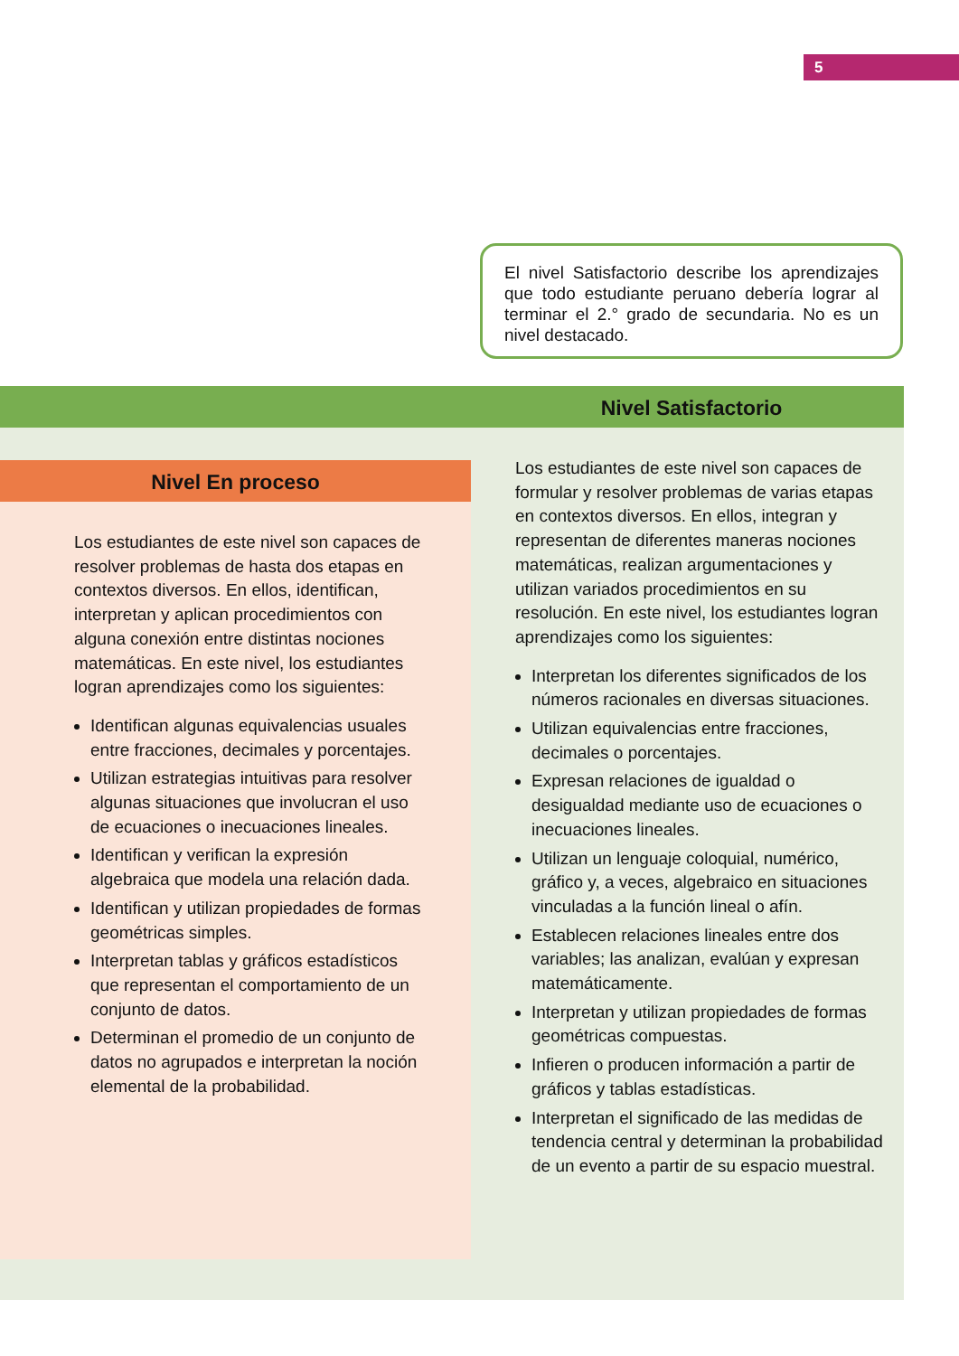5
El nivel Satisfactorio describe los aprendizajes que todo estudiante peruano debería lograr al terminar el 2.° grado de secundaria. No es un nivel destacado.
Nivel Satisfactorio
Nivel En proceso
Los estudiantes de este nivel son capaces de resolver problemas de hasta dos etapas en contextos diversos. En ellos, identifican, interpretan y aplican procedimientos con alguna conexión entre distintas nociones matemáticas. En este nivel, los estudiantes logran aprendizajes como los siguientes:
Identifican algunas equivalencias usuales entre fracciones, decimales y porcentajes.
Utilizan estrategias intuitivas para resolver algunas situaciones que involucran el uso de ecuaciones o inecuaciones lineales.
Identifican y verifican la expresión algebraica que modela una relación dada.
Identifican y utilizan propiedades de formas geométricas simples.
Interpretan tablas y gráficos estadísticos que representan el comportamiento de un conjunto de datos.
Determinan el promedio de un conjunto de datos no agrupados e interpretan la noción elemental de la probabilidad.
Los estudiantes de este nivel son capaces de formular y resolver problemas de varias etapas en contextos diversos. En ellos, integran y representan de diferentes maneras nociones matemáticas, realizan argumentaciones y utilizan variados procedimientos en su resolución. En este nivel, los estudiantes logran aprendizajes como los siguientes:
Interpretan los diferentes significados de los números racionales en diversas situaciones.
Utilizan equivalencias entre fracciones, decimales o porcentajes.
Expresan relaciones de igualdad o desigualdad mediante uso de ecuaciones o inecuaciones lineales.
Utilizan un lenguaje coloquial, numérico, gráfico y, a veces, algebraico en situaciones vinculadas a la función lineal o afín.
Establecen relaciones lineales entre dos variables; las analizan, evalúan y expresan matemáticamente.
Interpretan y utilizan propiedades de formas geométricas compuestas.
Infieren o producen información a partir de gráficos y tablas estadísticas.
Interpretan el significado de las medidas de tendencia central y determinan la probabilidad de un evento a partir de su espacio muestral.